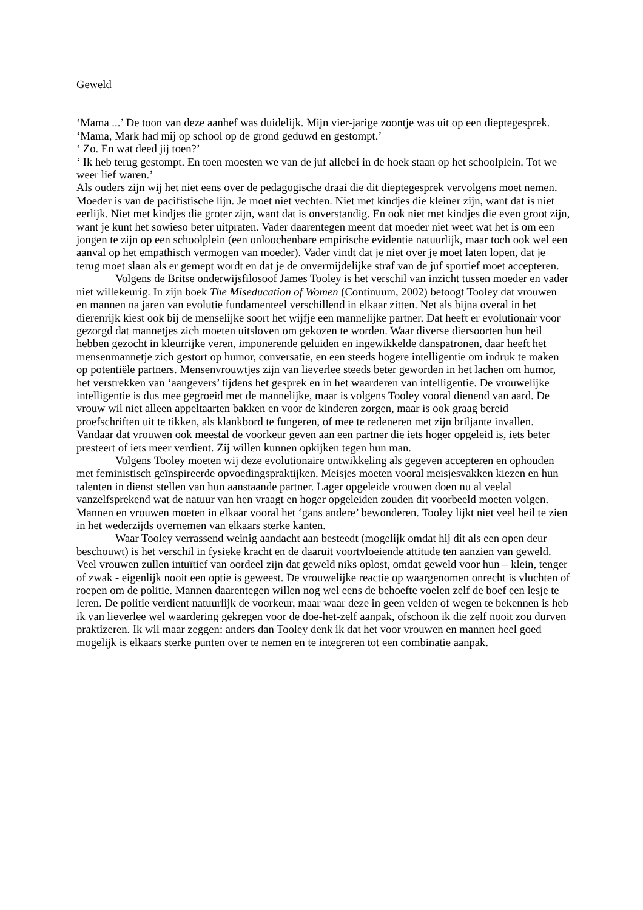Geweld
‘Mama ...’ De toon van deze aanhef was duidelijk. Mijn vier-jarige zoontje was uit op een dieptegesprek. ‘Mama, Mark had mij op school op de grond geduwd en gestompt.’
‘ Zo. En wat deed jij toen?’
‘ Ik heb terug gestompt. En toen moesten we van de juf allebei in de hoek staan op het schoolplein. Tot we weer lief waren.’
Als ouders zijn wij het niet eens over de pedagogische draai die dit dieptegesprek vervolgens moet nemen. Moeder is van de pacifistische lijn. Je moet niet vechten. Niet met kindjes die kleiner zijn, want dat is niet eerlijk. Niet met kindjes die groter zijn, want dat is onverstandig. En ook niet met kindjes die even groot zijn, want je kunt het sowieso beter uitpraten. Vader daarentegen meent dat moeder niet weet wat het is om een jongen te zijn op een schoolplein (een onloochenbare empirische evidentie natuurlijk, maar toch ook wel een aanval op het empathisch vermogen van moeder). Vader vindt dat je niet over je moet laten lopen, dat je terug moet slaan als er gemept wordt en dat je de onvermijdelijke straf van de juf sportief moet accepteren.
Volgens de Britse onderwijsfilosoof James Tooley is het verschil van inzicht tussen moeder en vader niet willekeurig. In zijn boek The Miseducation of Women (Continuum, 2002) betoogt Tooley dat vrouwen en mannen na jaren van evolutie fundamenteel verschillend in elkaar zitten. Net als bijna overal in het dierenrijk kiest ook bij de menselijke soort het wijfje een mannelijke partner. Dat heeft er evolutionair voor gezorgd dat mannetjes zich moeten uitsloven om gekozen te worden. Waar diverse diersoorten hun heil hebben gezocht in kleurrijke veren, imponerende geluiden en ingewikkelde danspatronen, daar heeft het mensenmannetje zich gestort op humor, conversatie, en een steeds hogere intelligentie om indruk te maken op potentiële partners. Mensenvrouwtjes zijn van lieverlee steeds beter geworden in het lachen om humor, het verstrekken van ‘aangevers’ tijdens het gesprek en in het waarderen van intelligentie. De vrouwelijke intelligentie is dus mee gegroeid met de mannelijke, maar is volgens Tooley vooral dienend van aard. De vrouw wil niet alleen appeltaarten bakken en voor de kinderen zorgen, maar is ook graag bereid proefschriften uit te tikken, als klankbord te fungeren, of mee te redeneren met zijn briljante invallen. Vandaar dat vrouwen ook meestal de voorkeur geven aan een partner die iets hoger opgeleid is, iets beter presteert of iets meer verdient. Zij willen kunnen opkijken tegen hun man.
Volgens Tooley moeten wij deze evolutionaire ontwikkeling als gegeven accepteren en ophouden met feministisch geïnspireerde opvoedingspraktijken. Meisjes moeten vooral meisjesvakken kiezen en hun talenten in dienst stellen van hun aanstaande partner. Lager opgeleide vrouwen doen nu al veelal vanzelfsprekend wat de natuur van hen vraagt en hoger opgeleiden zouden dit voorbeeld moeten volgen. Mannen en vrouwen moeten in elkaar vooral het ‘gans andere’ bewonderen. Tooley lijkt niet veel heil te zien in het wederzijds overnemen van elkaars sterke kanten.
Waar Tooley verrassend weinig aandacht aan besteedt (mogelijk omdat hij dit als een open deur beschouwt) is het verschil in fysieke kracht en de daaruit voortvloeiende attitude ten aanzien van geweld. Veel vrouwen zullen intuïtief van oordeel zijn dat geweld niks oplost, omdat geweld voor hun – klein, tenger of zwak - eigenlijk nooit een optie is geweest. De vrouwelijke reactie op waargenomen onrecht is vluchten of roepen om de politie. Mannen daarentegen willen nog wel eens de behoefte voelen zelf de boef een lesje te leren. De politie verdient natuurlijk de voorkeur, maar waar deze in geen velden of wegen te bekennen is heb ik van lieverlee wel waardering gekregen voor de doe-het-zelf aanpak, ofschoon ik die zelf nooit zou durven praktizeren. Ik wil maar zeggen: anders dan Tooley denk ik dat het voor vrouwen en mannen heel goed mogelijk is elkaars sterke punten over te nemen en te integreren tot een combinatie aanpak.